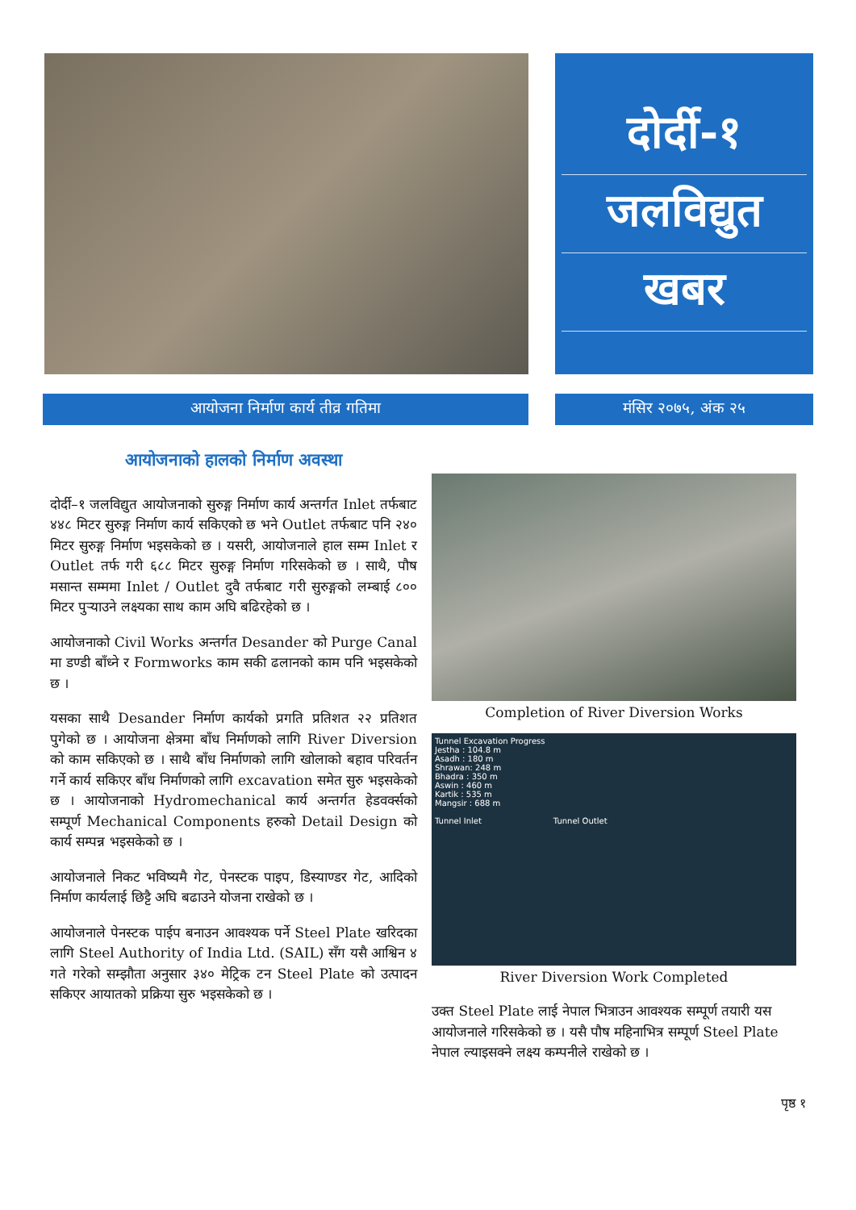दोर्दी-१
जलविद्युत
खबर
आयोजना निर्माण कार्य तीव्र गतिमा मंसिर २०७५, अंक २५
आयोजनाको हालको निर्माण अवस्था
दोर्दी–१ जलविद्युत आयोजनाको सुरुङ्ग निर्माण कार्य अन्तर्गत Inlet तर्फबाट ४४८ मिटर सुरुङ्ग निर्माण कार्य सकिएको छ भने Outlet तर्फबाट पनि २४० मिटर सुरुङ्ग निर्माण भइसकेको छ । यसरी, आयोजनाले हाल सम्म Inlet र Outlet तर्फ गरी ६८८ मिटर सुरुङ्ग निर्माण गरिसकेको छ । साथै, पौष मसान्त सम्ममा Inlet / Outlet दुवै तर्फबाट गरी सुरुङ्गको लम्बाई ८०० मिटर पुऱ्याउने लक्ष्यका साथ काम अघि बढिरहेको छ ।
आयोजनाको Civil Works अन्तर्गत Desander को Purge Canal मा डण्डी बाँध्ने र Formworks काम सकी ढलानको काम पनि भइसकेको छ ।
यसका साथै Desander निर्माण कार्यको प्रगति प्रतिशत २२ प्रतिशत पुगेको छ । आयोजना क्षेत्रमा बाँध निर्माणको लागि River Diversion को काम सकिएको छ । साथै बाँध निर्माणको लागि खोलाको बहाव परिवर्तन गर्ने कार्य सकिएर बाँध निर्माणको लागि excavation समेत सुरु भइसकेको छ । आयोजनाको Hydromechanical कार्य अन्तर्गत हेडवर्क्सको सम्पूर्ण Mechanical Components हरुको Detail Design को कार्य सम्पन्न भइसकेको छ ।
आयोजनाले निकट भविष्यमै गेट, पेनस्टक पाइप, डिस्याण्डर गेट, आदिको निर्माण कार्यलाई छिट्टै अघि बढाउने योजना राखेको छ ।
आयोजनाले पेनस्टक पाईप बनाउन आवश्यक पर्ने Steel Plate खरिदका लागि Steel Authority of India Ltd. (SAIL) सँग यसै आश्विन ४ गते गरेको सम्झौता अनुसार ३४० मेट्रिक टन Steel Plate को उत्पादन सकिएर आयातको प्रक्रिया सुरु भइसकेको छ ।
Completion of River Diversion Works
Tunnel Excavation Progress
Jestha : 104.8 m
Asadh : 180 m
Shrawan: 248 m
Bhadra : 350 m
Aswin : 460 m
Kartik : 535 m
Mangsir : 688 m
Tunnel Inlet Tunnel Outlet
River Diversion Work Completed
उक्त Steel Plate लाई नेपाल भित्राउन आवश्यक सम्पूर्ण तयारी यस आयोजनाले गरिसकेको छ । यसै पौष महिनाभित्र सम्पूर्ण Steel Plate नेपाल ल्याइसक्ने लक्ष्य कम्पनीले राखेको छ ।
पृष्ठ १